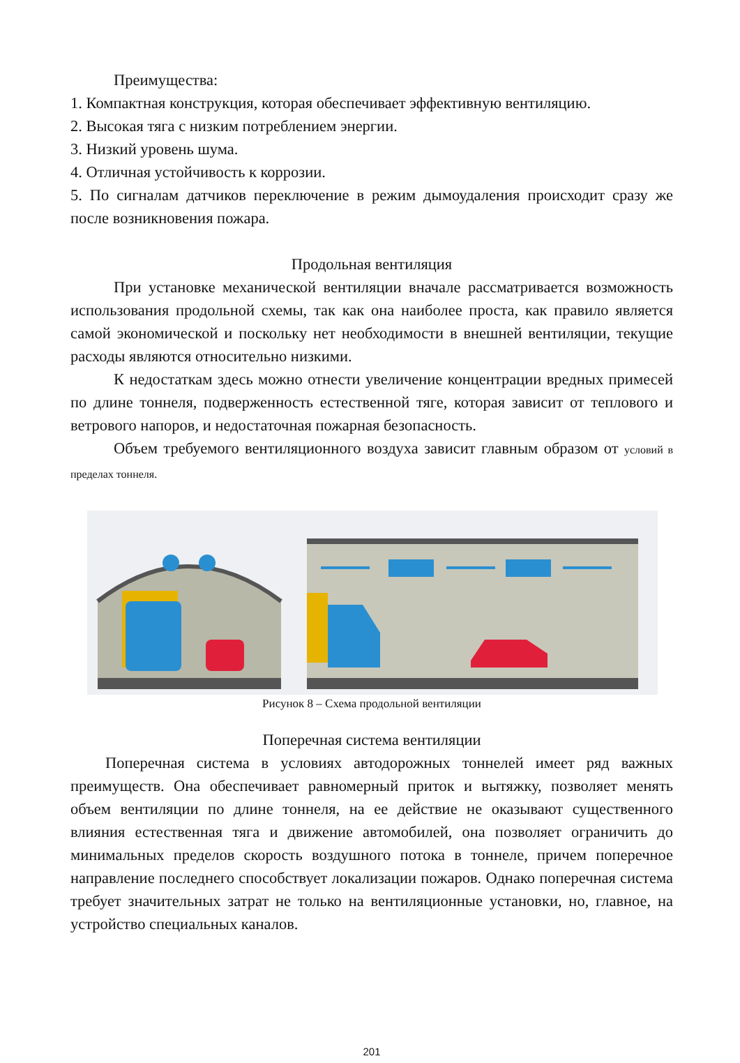Преимущества:
1. Компактная конструкция, которая обеспечивает эффективную вентиляцию.
2. Высокая тяга с низким потреблением энергии.
3. Низкий уровень шума.
4. Отличная устойчивость к коррозии.
5. По сигналам датчиков переключение в режим дымоудаления происходит сразу же после возникновения пожара.
Продольная вентиляция
При установке механической вентиляции вначале рассматривается возможность использования продольной схемы, так как она наиболее проста, как правило является самой экономической и поскольку нет необходимости в внешней вентиляции, текущие расходы являются относительно низкими.
К недостаткам здесь можно отнести увеличение концентрации вредных примесей по длине тоннеля, подверженность естественной тяге, которая зависит от теплового и ветрового напоров, и недостаточная пожарная безопасность.
Объем требуемого вентиляционного воздуха зависит главным образом от условий в пределах тоннеля.
Рисунок 8 – Схема продольной вентиляции
Поперечная система вентиляции
Поперечная система в условиях автодорожных тоннелей имеет ряд важных преимуществ. Она обеспечивает равномерный приток и вытяжку, позволяет менять объем вентиляции по длине тоннеля, на ее действие не оказывают существенного влияния естественная тяга и движение автомобилей, она позволяет ограничить до минимальных пределов скорость воздушного потока в тоннеле, причем поперечное направление последнего способствует локализации пожаров. Однако поперечная система требует значительных затрат не только на вентиляционные установки, но, главное, на устройство специальных каналов.
201